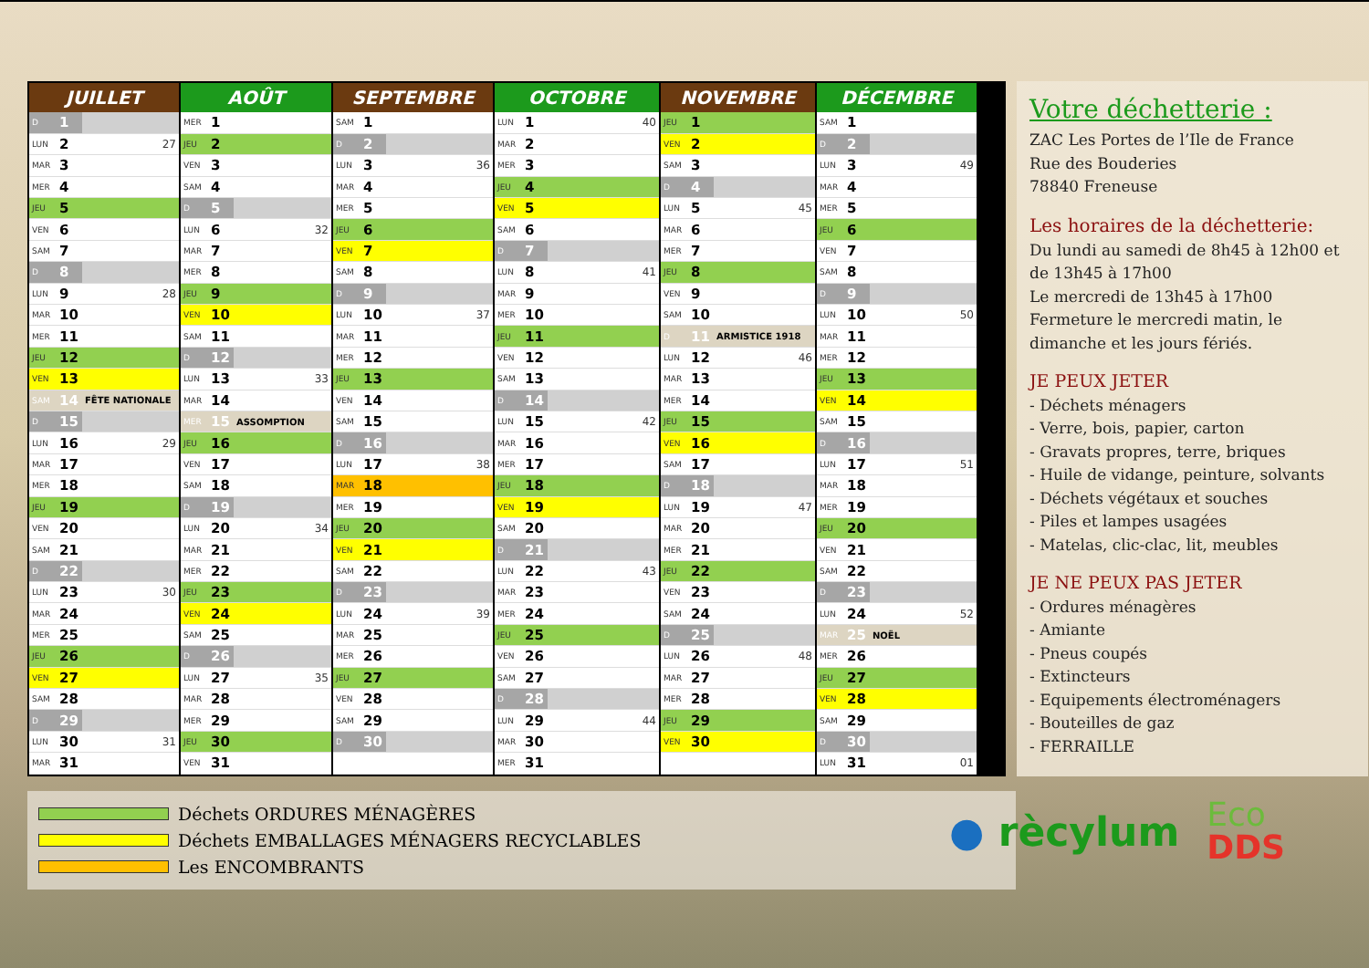| JUILLET | | |
| --- | --- | --- |
| D | 1 | |
| LUN | 2 | 27 |
| MAR | 3 | |
| MER | 4 | |
| JEU | 5 | |
| VEN | 6 | |
| SAM | 7 | |
| D | 8 | |
| LUN | 9 | 28 |
| MAR | 10 | |
| MER | 11 | |
| JEU | 12 | |
| VEN | 13 | |
| SAM | 14 | FÊTE NATIONALE |
| D | 15 | |
| LUN | 16 | 29 |
| MAR | 17 | |
| MER | 18 | |
| JEU | 19 | |
| VEN | 20 | |
| SAM | 21 | |
| D | 22 | |
| LUN | 23 | 30 |
| MAR | 24 | |
| MER | 25 | |
| JEU | 26 | |
| VEN | 27 | |
| SAM | 28 | |
| D | 29 | |
| LUN | 30 | 31 |
| MAR | 31 | |
| AOÛT | | |
| --- | --- | --- |
| MER | 1 | |
| JEU | 2 | |
| VEN | 3 | |
| SAM | 4 | |
| D | 5 | |
| LUN | 6 | 32 |
| MAR | 7 | |
| MER | 8 | |
| JEU | 9 | |
| VEN | 10 | |
| SAM | 11 | |
| D | 12 | |
| LUN | 13 | 33 |
| MAR | 14 | |
| MER | 15 | ASSOMPTION |
| JEU | 16 | |
| VEN | 17 | |
| SAM | 18 | |
| D | 19 | |
| LUN | 20 | 34 |
| MAR | 21 | |
| MER | 22 | |
| JEU | 23 | |
| VEN | 24 | |
| SAM | 25 | |
| D | 26 | |
| LUN | 27 | 35 |
| MAR | 28 | |
| MER | 29 | |
| JEU | 30 | |
| VEN | 31 | |
| SEPTEMBRE | | |
| --- | --- | --- |
| SAM | 1 | |
| D | 2 | |
| LUN | 3 | 36 |
| MAR | 4 | |
| MER | 5 | |
| JEU | 6 | |
| VEN | 7 | |
| SAM | 8 | |
| D | 9 | |
| LUN | 10 | 37 |
| MAR | 11 | |
| MER | 12 | |
| JEU | 13 | |
| VEN | 14 | |
| SAM | 15 | |
| D | 16 | |
| LUN | 17 | 38 |
| MAR | 18 | |
| MER | 19 | |
| JEU | 20 | |
| VEN | 21 | |
| SAM | 22 | |
| D | 23 | |
| LUN | 24 | 39 |
| MAR | 25 | |
| MER | 26 | |
| JEU | 27 | |
| VEN | 28 | |
| SAM | 29 | |
| D | 30 | |
| OCTOBRE | | |
| --- | --- | --- |
| LUN | 1 | 40 |
| MAR | 2 | |
| MER | 3 | |
| JEU | 4 | |
| VEN | 5 | |
| SAM | 6 | |
| D | 7 | |
| LUN | 8 | 41 |
| MAR | 9 | |
| MER | 10 | |
| JEU | 11 | |
| VEN | 12 | |
| SAM | 13 | |
| D | 14 | |
| LUN | 15 | 42 |
| MAR | 16 | |
| MER | 17 | |
| JEU | 18 | |
| VEN | 19 | |
| SAM | 20 | |
| D | 21 | |
| LUN | 22 | 43 |
| MAR | 23 | |
| MER | 24 | |
| JEU | 25 | |
| VEN | 26 | |
| SAM | 27 | |
| D | 28 | |
| LUN | 29 | 44 |
| MAR | 30 | |
| MER | 31 | |
| NOVEMBRE | | |
| --- | --- | --- |
| JEU | 1 | |
| VEN | 2 | |
| SAM | 3 | |
| D | 4 | |
| LUN | 5 | 45 |
| MAR | 6 | |
| MER | 7 | |
| JEU | 8 | |
| VEN | 9 | |
| SAM | 10 | |
| D | 11 | ARMISTICE 1918 |
| LUN | 12 | 46 |
| MAR | 13 | |
| MER | 14 | |
| JEU | 15 | |
| VEN | 16 | |
| SAM | 17 | |
| D | 18 | |
| LUN | 19 | 47 |
| MAR | 20 | |
| MER | 21 | |
| JEU | 22 | |
| VEN | 23 | |
| SAM | 24 | |
| D | 25 | |
| LUN | 26 | 48 |
| MAR | 27 | |
| MER | 28 | |
| JEU | 29 | |
| VEN | 30 | |
| DÉCEMBRE | | |
| --- | --- | --- |
| SAM | 1 | |
| D | 2 | |
| LUN | 3 | 49 |
| MAR | 4 | |
| MER | 5 | |
| JEU | 6 | |
| VEN | 7 | |
| SAM | 8 | |
| D | 9 | |
| LUN | 10 | 50 |
| MAR | 11 | |
| MER | 12 | |
| JEU | 13 | |
| VEN | 14 | |
| SAM | 15 | |
| D | 16 | |
| LUN | 17 | 51 |
| MAR | 18 | |
| MER | 19 | |
| JEU | 20 | |
| VEN | 21 | |
| SAM | 22 | |
| D | 23 | |
| LUN | 24 | 52 |
| MAR | 25 | NOËL |
| MER | 26 | |
| JEU | 27 | |
| VEN | 28 | |
| SAM | 29 | |
| D | 30 | |
| LUN | 31 | 01 |
Votre déchetterie :
ZAC Les Portes de l’Ile de France
Rue des Bouderies
78840 Freneuse
Les horaires de la déchetterie:
Du lundi au samedi de 8h45 à 12h00 et de 13h45 à 17h00
Le mercredi de 13h45 à 17h00
Fermeture le mercredi matin, le dimanche et les jours fériés.
JE PEUX JETER
- Déchets ménagers
- Verre, bois, papier, carton
- Gravats propres, terre, briques
- Huile de vidange, peinture, solvants
- Déchets végétaux et souches
- Piles et lampes usagées
- Matelas, clic-clac, lit, meubles
JE NE PEUX PAS JETER
- Ordures ménagères
- Amiante
- Pneus coupés
- Extincteurs
- Equipements électroménagers
- Bouteilles de gaz
- FERRAILLE
Déchets ORDURES MÉNAGÈRES
Déchets EMBALLAGES MÉNAGERS RECYCLABLES
Les ENCOMBRANTS
● rècylum
Eco
DDS